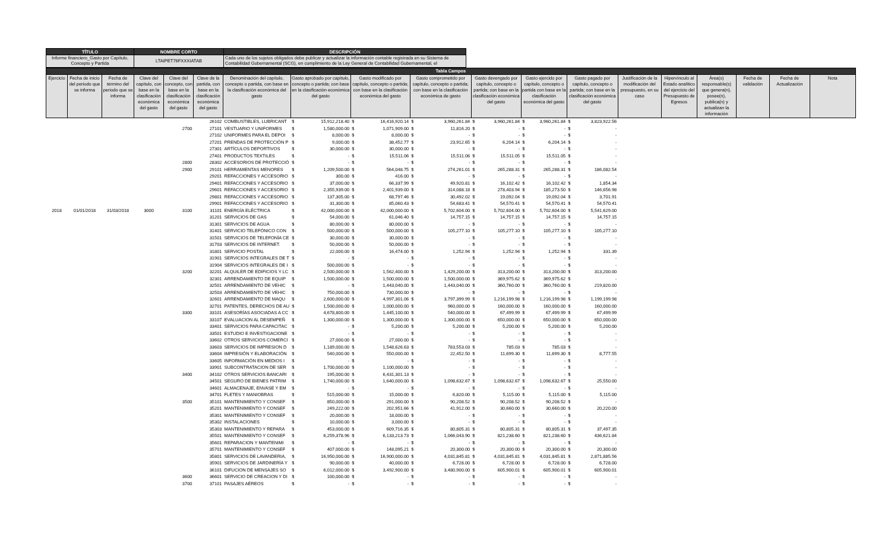| TÍTULO | NOMBRE CORTO | DESCRIPCIÓN |
| --- | --- | --- |
| Informe financiero_Gasto por Capítulo, Concepto y Partida | LTAIPET76FXXXIATAB | Cada uno de los sujetos obligados debe publicar y actualizar la información contable registrada en su Sistema de Contabilidad Gubernamental (SCG), en cumplimiento de la Ley General de Contabilidad Gubernamental, el |
| Tabla Campos | | | | | | | | | | | | | | | | | | |
| --- | --- | --- | --- | --- | --- | --- | --- | --- | --- | --- | --- | --- | --- | --- | --- | --- | --- | --- |
| Ejercicio | Fecha de inicio del periodo que se informa | Fecha de término del periodo que se informa | Clave del capítulo, con base en la clasificación económica del gasto | Clave del concepto, con base en la clasificación económica del gasto | Clave de la partida, con base en la clasificación económica del gasto | Denominación del capítulo, concepto o partida, con base en la clasificación económica del gasto | Gasto aprobado por capítulo, concepto o partida; con base en la clasificación económica del gasto | Gasto modificado por capítulo, concepto o partida; con base en la clasificación económica del gasto | Gasto comprometido por capítulo, concepto o partida; con base en la clasificación económica de gasto | Gasto devengado por capítulo, concepto o partida; con base en la clasificación económica del gasto | Gasto ejercido por capítulo, concepto o partida con base en la clasificación económica del gasto | Gasto pagado por capítulo, concepto o partida; con base en la clasificación económica del gasto | Justificación de la modificación del presupuesto, en su caso | Hipervínculo al Estado analítico del ejercicio del Presupuesto de Egresos | Área(s) responsable(s) que genera(n), posee(n), publica(n) y actualizan la información | Fecha de validación | Fecha de Actualización | Nota |
| | | | | | 26102 | COMBUSTIBLES, LUBRICANT | $ 15,912,218.40 | $ 16,416,920.14 | $ 3,960,261.84 | $ 3,960,261.84 | $ 3,960,261.84 | $ 3,823,922.56 | | | | | | |
| | | | | 2700 | 27101 | VESTUARIO Y UNIFORMES | $ 1,580,000.00 | $ 1,071,909.00 | $ 11,816.20 | $ - | $ - | $ - | | | | | | |
| | | | | | 27102 | UNIFORMES PARA EL DEPOI | $ 8,000.00 | $ 8,000.00 | $ - | $ - | $ - | $ - | | | | | | |
| | | | | | 27201 | PRENDAS DE PROTECCIÓN P | $ 9,000.00 | $ 38,452.77 | $ 23,912.65 | $ 6,204.14 | $ 6,204.14 | $ - | | | | | | |
| | | | | | 27301 | ARTÍCULOS DEPORTIVOS | $ 30,000.00 | $ 30,000.00 | $ - | $ - | $ - | $ - | | | | | | |
| | | | | | 27401 | PRODUCTOS TEXTILES | $ - | $ 15,511.06 | $ 15,511.06 | $ 15,511.05 | $ 15,511.05 | $ - | | | | | | |
| | | | | 2800 | 28302 | ACCESORIOS DE PROTECCIÓ | $ - | $ - | $ - | $ - | $ - | $ - | | | | | | |
| | | | | 2900 | 29101 | HERRAMIENTAS MENORES | $ 1,209,500.00 | $ 564,048.75 | $ 274,261.01 | $ 265,288.31 | $ 265,288.31 | $ 186,082.54 | | | | | | |
| | | | | | 29201 | REFACCIONES Y ACCESORIO | $ 300.00 | $ 416.00 | $ - | $ - | $ - | $ - | | | | | | |
| | | | | | 29401 | REFACCIONES Y ACCESORIO | $ 37,000.00 | $ 66,337.99 | $ 49,920.81 | $ 16,102.42 | $ 16,102.42 | $ 1,854.34 | | | | | | |
| | | | | | 29601 | REFACCIONES Y ACCESORIO | $ 2,355,939.00 | $ 2,401,939.00 | $ 314,088.18 | $ 278,403.94 | $ 185,273.50 | $ 146,656.98 | | | | | | |
| | | | | | 29801 | REFACCIONES Y ACCESORIO | $ 137,305.00 | $ 68,797.46 | $ 30,492.02 | $ 19,092.04 | $ 19,092.04 | $ 3,701.91 | | | | | | |
| | | | | | 29901 | REFACCIONES Y ACCESORIO | $ 31,300.00 | $ 85,060.43 | $ 54,683.41 | $ 54,570.41 | $ 54,570.41 | $ 54,570.41 | | | | | | |
| 2018 | 01/01/2018 | 31/03/2018 | 3000 | 3100 | 31101 | ENERGÍA ELÉCTRICA | $ 42,000,000.00 | $ 42,000,000.00 | $ 5,702,604.00 | $ 5,702,604.00 | $ 5,702,604.00 | $ 5,541,629.00 | | | | | | |
| | | | | | 31201 | SERVICIOS DE GAS | $ 54,000.00 | $ 61,046.40 | $ 14,757.15 | $ 14,757.15 | $ 14,757.15 | $ 14,757.15 | | | | | | |
| | | | | | 31301 | SERVICIOS DE AGUA | $ 80,000.00 | $ 80,000.00 | $ - | $ - | $ - | $ - | | | | | | |
| | | | | | 31401 | SERVICIO TELEFÓNICO CON | $ 500,000.00 | $ 500,000.00 | $ 105,277.10 | $ 105,277.10 | $ 105,277.10 | $ 105,277.10 | | | | | | |
| | | | | | 31501 | SERVICIOS DE TELEFONÍA CE | $ 30,000.00 | $ 30,000.00 | $ - | $ - | $ - | $ - | | | | | | |
| | | | | | 31703 | SERVICIOS DE INTERNET. | $ 50,000.00 | $ 50,000.00 | $ - | $ - | $ - | $ - | | | | | | |
| | | | | | 31801 | SERVICIO POSTAL | $ 22,000.00 | $ 16,474.00 | $ 1,252.94 | $ 1,252.94 | $ 1,252.94 | $ 331.39 | | | | | | |
| | | | | | 31901 | SERVICIOS INTEGRALES DE T | $ - | $ - | $ - | $ - | $ - | $ - | | | | | | |
| | | | | | 31904 | SERVICIOS INTEGRALES DE I | $ 500,000.00 | $ - | $ - | $ - | $ - | $ - | | | | | | |
| | | | | 3200 | 32201 | ALQUILER DE EDIFICIOS Y LC | $ 2,500,000.00 | $ 1,562,400.00 | $ 1,429,200.00 | $ 313,200.00 | $ 313,200.00 | $ 313,200.00 | | | | | | |
| | | | | | 32301 | ARRENDAMIENTO DE EQUIP | $ 1,500,000.00 | $ 1,500,000.00 | $ 1,500,000.00 | $ 369,975.62 | $ 369,975.62 | $ - | | | | | | |
| | | | | | 32501 | ARRENDAMIENTO DE VEHIC | $ - | $ 1,443,040.00 | $ 1,443,040.00 | $ 360,760.00 | $ 360,760.00 | $ 219,820.00 | | | | | | |
| | | | | | 32503 | ARRENDAMIENTO DE VEHIC | $ 750,000.00 | $ 730,000.00 | $ - | $ - | $ - | $ - | | | | | | |
| | | | | | 32601 | ARRENDAMIENTO DE MAQU | $ 2,600,000.00 | $ 4,997,301.06 | $ 3,797,399.99 | $ 1,216,199.98 | $ 1,216,199.98 | $ 1,199,199.98 | | | | | | |
| | | | | | 32701 | PATENTES, DERECHOS DE AU | $ 1,500,000.00 | $ 1,000,000.00 | $ 960,000.00 | $ 160,000.00 | $ 160,000.00 | $ 160,000.00 | | | | | | |
| | | | | 3300 | 33101 | ASESORÍAS ASOCIADAS A CC | $ 4,678,800.00 | $ 1,445,100.00 | $ 540,000.00 | $ 67,499.99 | $ 67,499.99 | $ 67,499.99 | | | | | | |
| | | | | | 33107 | EVALUACION AL DESEMPEÑ | $ 1,300,000.00 | $ 1,300,000.00 | $ 1,300,000.00 | $ 650,000.00 | $ 650,000.00 | $ 650,000.00 | | | | | | |
| | | | | | 33401 | SERVICIOS PARA CAPACITAC | $ - | $ 5,200.00 | $ 5,200.00 | $ 5,200.00 | $ 5,200.00 | $ 5,200.00 | | | | | | |
| | | | | | 33501 | ESTUDIO E INVESTIGACIONE | $ - | $ - | $ - | $ - | $ - | $ - | | | | | | |
| | | | | | 33602 | OTROS SERVICIOS COMERCI | $ 27,000.00 | $ 27,000.00 | $ - | $ - | $ - | $ - | | | | | | |
| | | | | | 33603 | SERVICIOS DE IMPRESION D | $ 1,189,000.00 | $ 1,548,626.63 | $ 783,553.03 | $ 785.03 | $ 785.03 | $ - | | | | | | |
| | | | | | 33604 | IMPRESIÓN Y ELABORACIÓN | $ 540,000.00 | $ 550,000.00 | $ 22,452.50 | $ 11,699.30 | $ 11,699.30 | $ 8,777.55 | | | | | | |
| | | | | | 33605 | INFORMACIÓN EN MEDIOS I | $ - | $ - | $ - | $ - | $ - | $ - | | | | | | |
| | | | | | 33901 | SUBCONTRATACION DE SER | $ 1,700,000.00 | $ 1,100,000.00 | $ - | $ - | $ - | $ - | | | | | | |
| | | | | 3400 | 34102 | OTROS SERVICIOS BANCARI | $ 195,000.00 | $ 6,431,301.13 | $ - | $ - | $ - | $ - | | | | | | |
| | | | | | 34501 | SEGURO DE BIENES PATRIM | $ 1,740,000.00 | $ 1,640,000.00 | $ 1,098,632.67 | $ 1,098,632.67 | $ 1,098,632.67 | $ 25,550.00 | | | | | | |
| | | | | | 34601 | ALMACENAJE, ENVASE Y EM | $ - | $ - | $ - | $ - | $ - | $ - | | | | | | |
| | | | | | 34701 | FLETES Y MANIOBRAS | $ 515,000.00 | $ 15,000.00 | $ 6,820.00 | $ 5,115.00 | $ 5,115.00 | $ 5,115.00 | | | | | | |
| | | | | 3500 | 35101 | MANTENIMIENTO Y CONSEF | $ 850,000.00 | $ 291,000.00 | $ 90,208.52 | $ 90,208.52 | $ 90,208.52 | $ - | | | | | | |
| | | | | | 35201 | MANTENIMIENTO Y CONSEF | $ 249,222.00 | $ 202,951.66 | $ 41,912.00 | $ 30,660.00 | $ 30,660.00 | $ 20,220.00 | | | | | | |
| | | | | | 35301 | MANTENIMIENTO Y CONSEF | $ 20,000.00 | $ 18,000.00 | $ - | $ - | $ - | $ - | | | | | | |
| | | | | | 35302 | INSTALACIONES | $ 10,000.00 | $ 3,000.00 | $ - | $ - | $ - | $ - | | | | | | |
| | | | | | 35303 | MANTENIMIENTO Y REPARA | $ 453,000.00 | $ 609,716.35 | $ 80,805.31 | $ 80,805.31 | $ 80,805.31 | $ 37,497.35 | | | | | | |
| | | | | | 35501 | MANTENIMIENTO Y CONSEF | $ 6,259,378.96 | $ 6,133,213.73 | $ 1,066,043.90 | $ 821,238.60 | $ 821,238.60 | $ 436,621.84 | | | | | | |
| | | | | | 35601 | REPARACION Y MANTENIMI | $ - | $ - | $ - | $ - | $ - | $ - | | | | | | |
| | | | | | 35701 | MANTENIMIENTO Y CONSEF | $ 407,000.00 | $ 148,095.21 | $ 20,300.00 | $ 20,300.00 | $ 20,300.00 | $ 20,300.00 | | | | | | |
| | | | | | 35801 | SERVICIOS DE LAVANDERIA, | $ 16,950,000.00 | $ 16,900,000.00 | $ 4,031,845.81 | $ 4,031,845.81 | $ 4,031,845.81 | $ 2,871,885.56 | | | | | | |
| | | | | | 35901 | SERVICIOS DE JARDINERÍA Y | $ 90,000.00 | $ 40,000.00 | $ 6,728.00 | $ 6,728.00 | $ 6,728.00 | $ 6,728.00 | | | | | | |
| | | | | | 36101 | DIFUCION DE MENSAJES SO | $ 6,012,000.00 | $ 3,492,900.00 | $ 3,480,900.00 | $ 605,900.01 | $ 605,900.01 | $ 605,900.01 | | | | | | |
| | | | | 3600 | 36601 | SERVICIO DE CREACION Y DI | $ 100,000.00 | $ - | $ - | $ - | $ - | $ - | | | | | | |
| | | | | 3700 | 37101 | PASAJES AÉREOS | $ - | $ - | $ - | $ - | $ - | $ - | | | | | | |